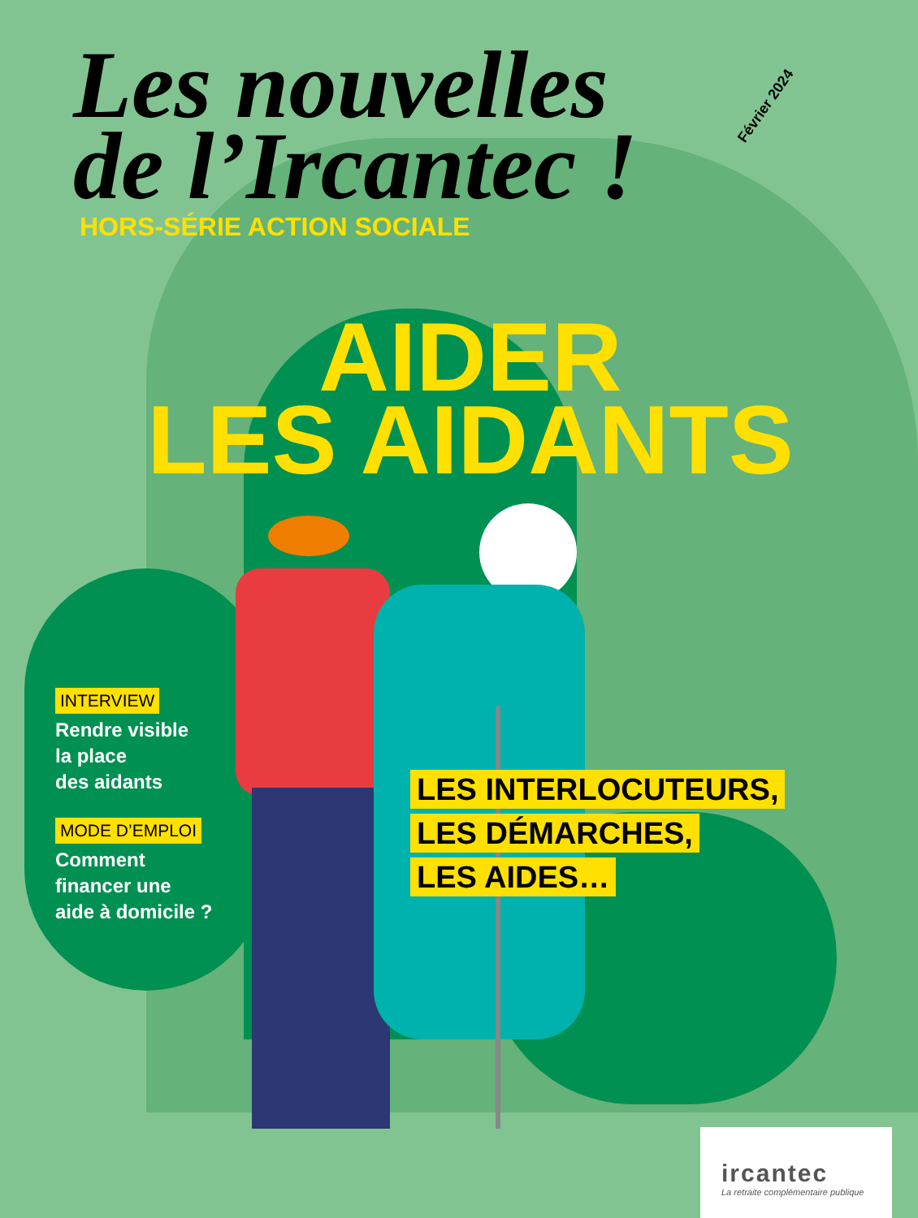Les nouvelles
de l’Ircantec !
Février 2024
HORS-SÉRIE ACTION SOCIALE
AIDER
LES AIDANTS
INTERVIEW
Rendre visible
la place
des aidants
MODE D’EMPLOI
Comment
financer une
aide à domicile ?
LES INTERLOCUTEURS,
LES DÉMARCHES,
LES AIDES…
ircantec
La retraite complémentaire publique